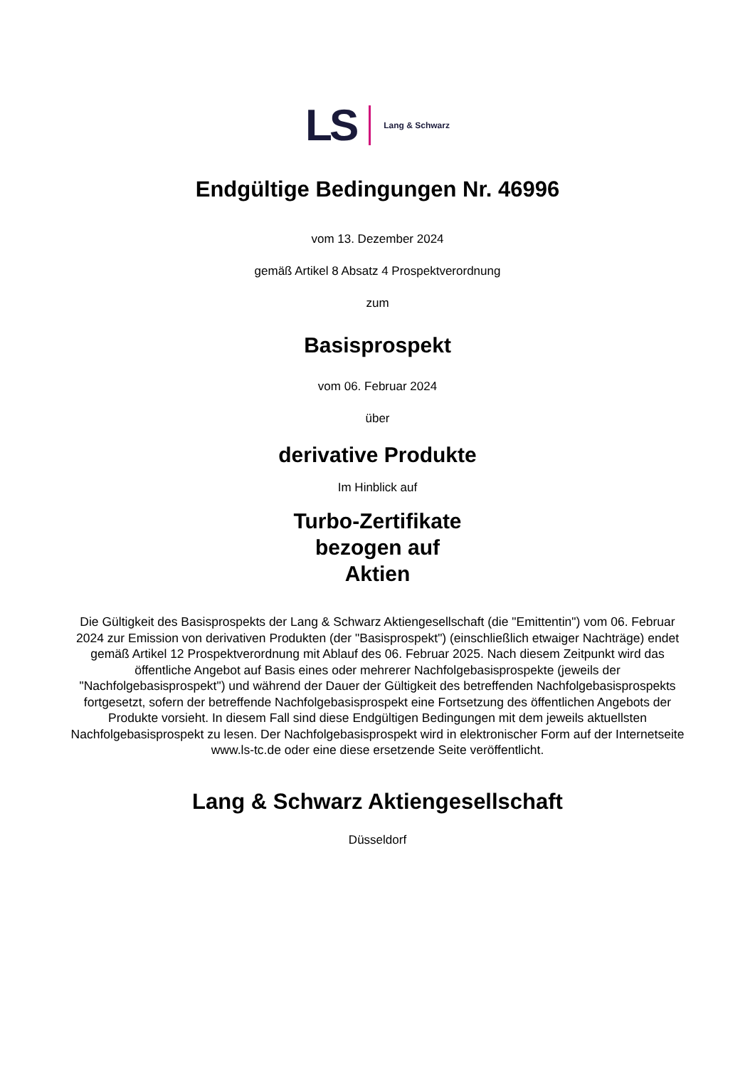LS Lang & Schwarz
Endgültige Bedingungen Nr. 46996
vom 13. Dezember 2024
gemäß Artikel 8 Absatz 4 Prospektverordnung
zum
Basisprospekt
vom 06. Februar 2024
über
derivative Produkte
Im Hinblick auf
Turbo-Zertifikate
bezogen auf
Aktien
Die Gültigkeit des Basisprospekts der Lang & Schwarz Aktiengesellschaft (die "Emittentin") vom 06. Februar 2024 zur Emission von derivativen Produkten (der "Basisprospekt") (einschließlich etwaiger Nachträge) endet gemäß Artikel 12 Prospektverordnung mit Ablauf des 06. Februar 2025. Nach diesem Zeitpunkt wird das öffentliche Angebot auf Basis eines oder mehrerer Nachfolgebasisprospekte (jeweils der "Nachfolgebasisprospekt") und während der Dauer der Gültigkeit des betreffenden Nachfolgebasisprospekts fortgesetzt, sofern der betreffende Nachfolgebasisprospekt eine Fortsetzung des öffentlichen Angebots der Produkte vorsieht. In diesem Fall sind diese Endgültigen Bedingungen mit dem jeweils aktuellsten Nachfolgebasisprospekt zu lesen. Der Nachfolgebasisprospekt wird in elektronischer Form auf der Internetseite www.ls-tc.de oder eine diese ersetzende Seite veröffentlicht.
Lang & Schwarz Aktiengesellschaft
Düsseldorf